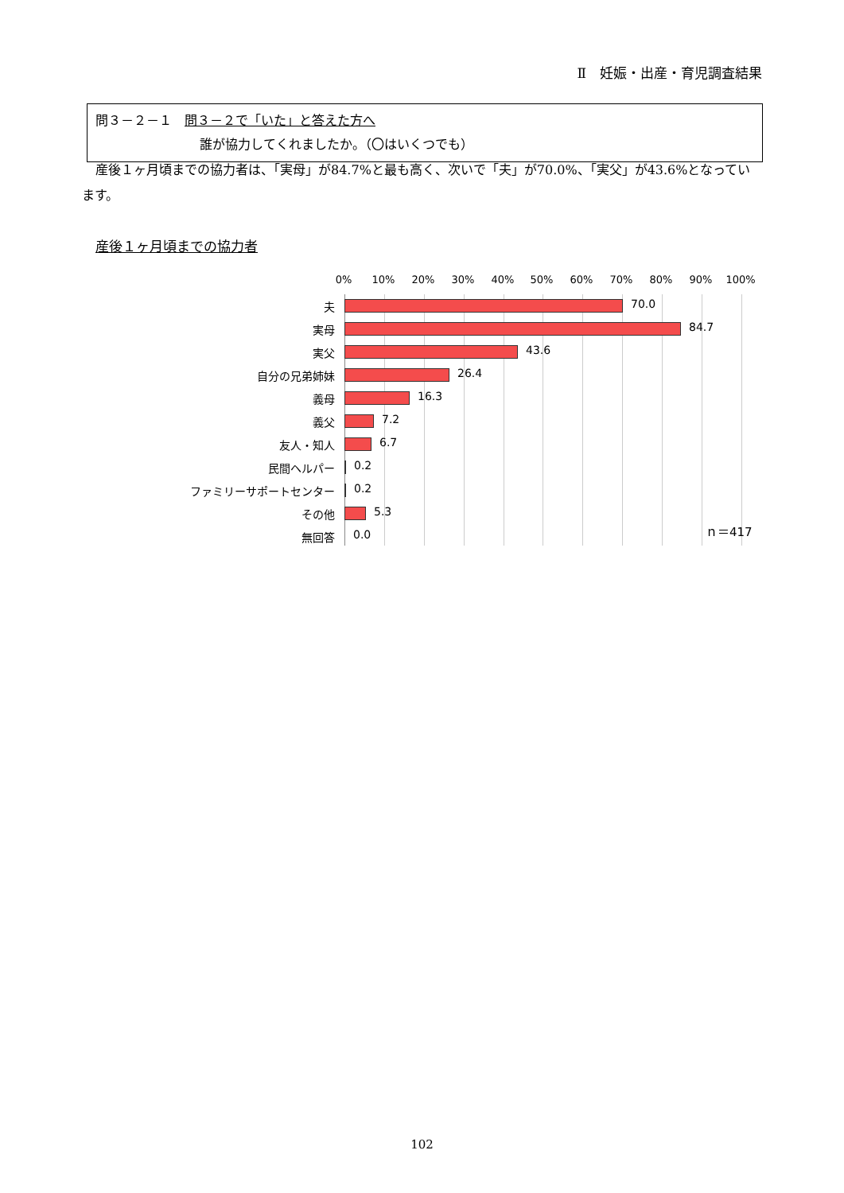Ⅱ　妊娠・出産・育児調査結果
問３－２－１　問３－２で「いた」と答えた方へ
誰が協力してくれましたか。（〇はいくつでも）
産後１ヶ月頃までの協力者は、「実母」が84.7%と最も高く、次いで「夫」が70.0%、「実父」が43.6%となっています。
産後１ヶ月頃までの協力者
0% 10% 20% 30% 40% 50% 60% 70% 80% 90% 100%
夫 70.0
実母 84.7
実父 43.6
自分の兄弟姉妹 26.4
義母 16.3
義父 7.2
友人・知人 6.7
民間ヘルパー 0.2
ファミリーサポートセンター 0.2
その他 5.3
無回答 0.0 ｎ＝417
102